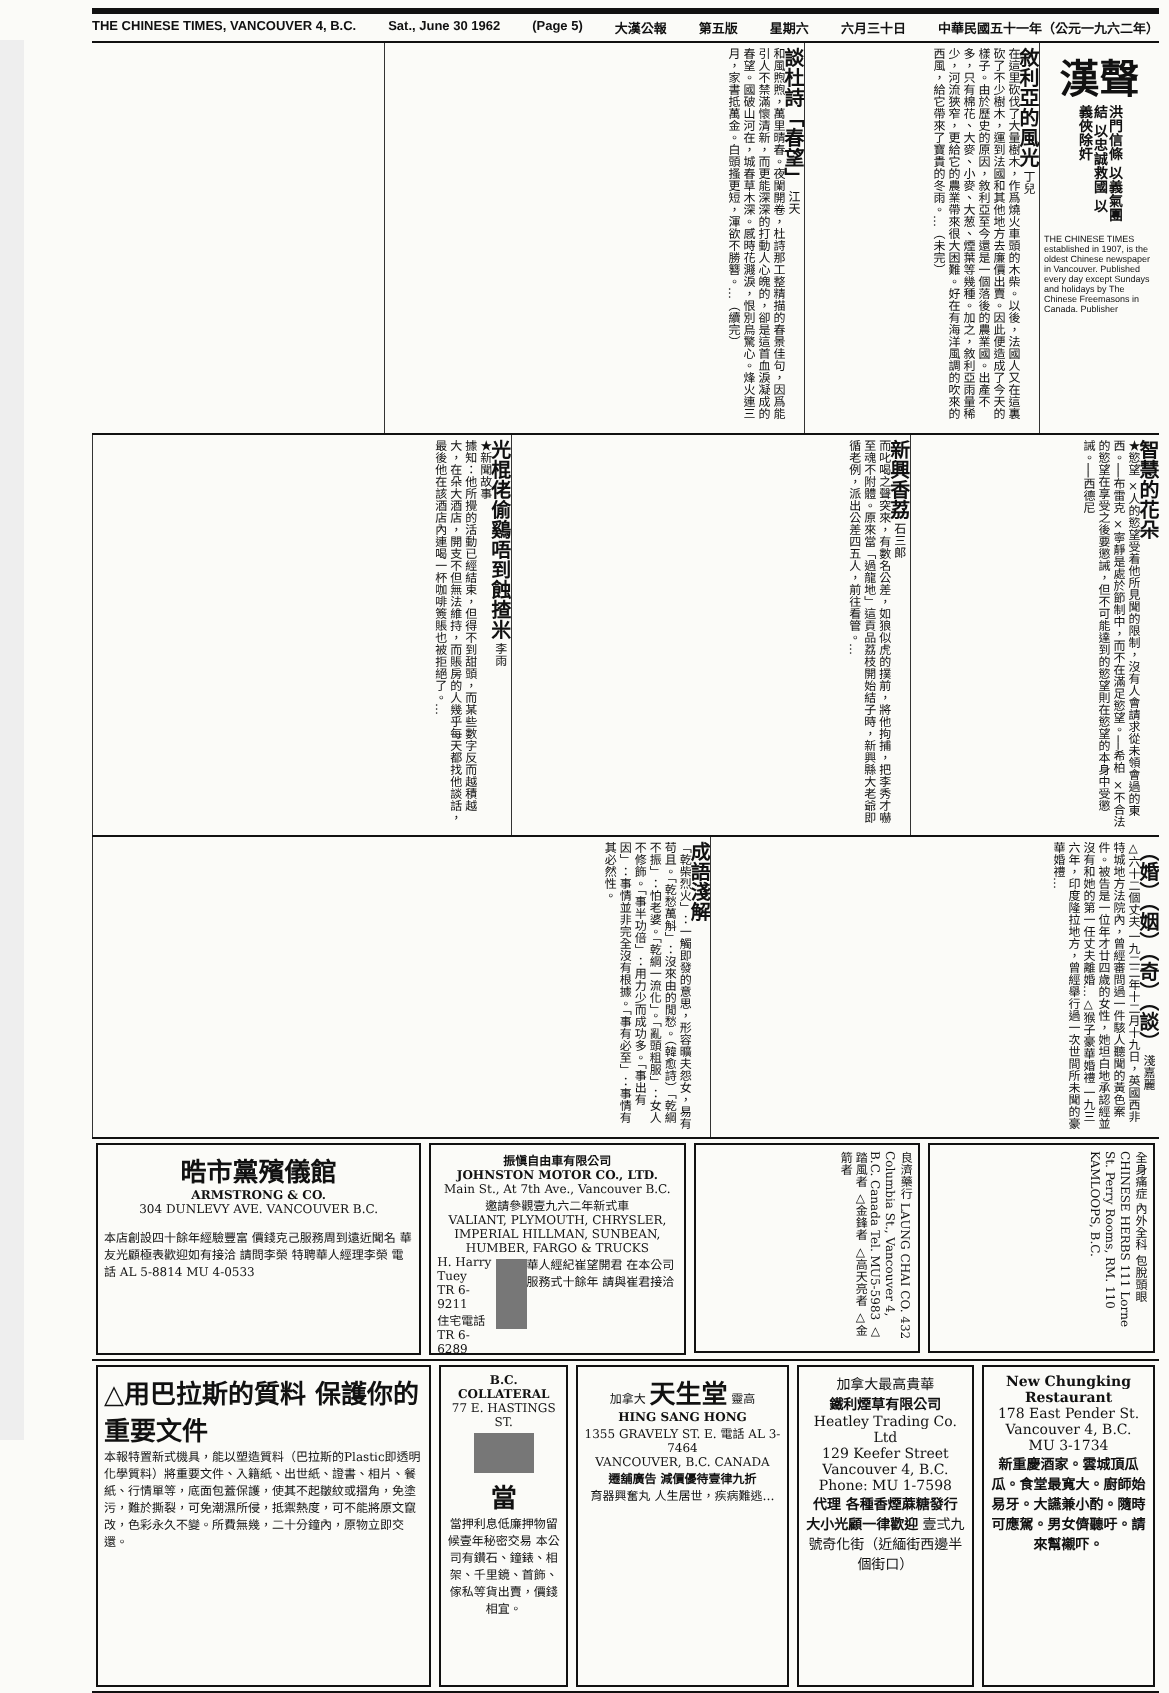THE CHINESE TIMES, VANCOUVER 4, B.C. Sat., June 30 1962 (Page 5) 大漢公報 第五版 星期六 六月三十日 中華民國五十一年（公元一九六二年）
漢聲
洪門信條 以義氣團結 以忠誠救國 以義俠除奸
THE CHINESE TIMES established in 1907, is the oldest Chinese newspaper in Vancouver. Published every day except Sundays and holidays by The Chinese Freemasons in Canada. Publisher
敘利亞的風光 丁兒
在這里砍伐了大量樹木，作爲燒火車頭的木柴。以後，法國人又在這裏砍了不少樹木，運到法國和其他地方去廉價出賣。因此便造成了今天的樣子。由於歷史的原因，敘利亞至今還是一個落後的農業國。出產不多，只有棉花、大麥、小麥、大葱、煙葉等幾種。加之，敘利亞雨量稀少，河流狹窄，更給它的農業帶來很大困難。好在有海洋風調的吹來的西風，給它帶來了寶貴的冬雨。…（未完）
談杜詩「春望」 江天
和風煦煦，萬里晴春。夜闌開卷，杜詩那工整精描的春景佳句，因爲能引人不禁滿懷清新，而更能深深的打動人心魄的，卻是這首血淚凝成的春望。國破山河在，城春草木深。感時花濺淚，恨別鳥驚心。烽火連三月，家書抵萬金。白頭搔更短，渾欲不勝簪。…（續完）
智慧的花朵
★慾望 ×人的慾望受着他所見聞的限制，沒有人會請求從未領會過的東西。──布雷克 ×寧靜是處於節制中，而不在滿足慾望。──希柏 ×不合法的慾望在享受之後要懲誡，但不可能達到的慾望則在慾望的本身中受懲誡。──西德尼
新興香荔 石三郎
而叱喝之聲突來，有數名公差，如狼似虎的撲前，將他拘捕，把李秀才嚇至魂不附體。原來當「過龍地」這貢品荔枝開始結子時，新興縣大老爺即循老例，派出公差四五人，前往看管。…
光棍佬偷鷄唔到蝕揸米 李雨
★新聞故事
據知：他所攪的活動已經結束，但得不到甜頭，而某些數字反而越積越大，在朵大酒店，開支不但無法維持，而賬房的人幾乎每天都找他談話，最後他在該酒店內連喝一杯咖啡簽賬也被拒絕了。…
（婚）（姻）（奇）（談） 淺嘉麗
△六十二個丈夫 一九二二年十二月十九日，英國西非特城地方法院內，曾經審問過一件駭人聽聞的黃色案件。被告是一位年才廿四歲的女性，她坦白地承認經並沒有和她的第一任丈夫離婚…△猴子豪華婚禮 一九三六年，印度隆拉地方，曾經舉行過一次世間所未聞的豪華婚禮…
成語淺解
「乾柴烈火」：一觸即發的意思，形容曠夫怨女，易有苟且。「乾愁萬斛」：沒來由的閒愁。（韓愈詩）「乾綱不振」：怕老婆。「乾綱一流化」。「亂頭粗服」：女人不修飾。「事半功倍」：用力少而成功多。「事出有因」：事情並非完全沒有根據。「事有必至」：事情有其必然性。
全身痛症 內外全科 包脫頭眼 CHINESE HERBS 111 Lorne St. Perry Rooms, RM. 110 KAMLOOPS, B.C.
良濟藥行 LAUNG CHAI CO. 432 Columbia St., Vancouver 4, B.C. Canada Tel. MU5-5983 △踏風者 △金鋒者 △高天亮者 △金箭者
振愼自由車有限公司
JOHNSTON MOTOR CO., LTD.
Main St., At 7th Ave., Vancouver B.C.
邀請參觀壹九六二年新式車
VALIANT, PLYMOUTH, CHRYSLER, IMPERIAL HILLMAN, SUNBEAN, HUMBER, FARGO & TRUCKS
H. Harry Tuey
TR 6-9211
住宅電話 TR 6-6289
華人經紀崔望開君 在本公司服務式十餘年 請與崔君接洽
晧市黨殯儀館
ARMSTRONG & CO.
304 DUNLEVY AVE. VANCOUVER B.C.
本店創設四十餘年經驗豐富 價錢克己服務周到遠近聞名 華友光顧極表歡迎如有接洽 請問李榮 特聘華人經理李榮 電話 AL 5-8814 MU 4-0533
New Chungking Restaurant
178 East Pender St.
Vancouver 4, B.C.
MU 3-1734
新重慶酒家。雲城頂瓜瓜。食堂最寬大。廚師始易牙。大讌兼小酌。隨時可應駕。男女儕聽吁。請來幫襯吓。
加拿大最高貴華
鐵利煙草有限公司
Heatley Trading Co. Ltd
129 Keefer Street
Vancouver 4, B.C.
Phone: MU 1-7598
代理 各種香煙蔴糖發行 大小光顧一律歡迎 壹弍九號奇化街（近緬街西邊半個街口）
加拿大 天生堂 靈高
HING SANG HONG
1355 GRAVELY ST. E. 電話 AL 3-7464
VANCOUVER, B.C. CANADA
遷舖廣告 減價優待壹律九折
育器興奮丸 人生居世，疾病難逃…
B.C. COLLATERAL
77 E. HASTINGS ST.
當
當押利息低廉押物留候壹年秘密交易 本公司有鑽石、鐘錶、相架、千里鏡、首飾、傢私等貨出賣，價錢相宜。
△用巴拉斯的質料 保護你的重要文件
本報特置新式機具，能以塑造質料（巴拉斯的Plastic即透明化學質料）將重要文件、入籍紙、出世紙、證書、相片、餐紙、行情單等，底面包蓋保護，使其不起皺紋或摺角，免塗污，難於撕裂，可免潮濕所侵，抵禦熱度，可不能將原文竄改，色彩永久不變。所費無幾，二十分鐘內，原物立即交還。